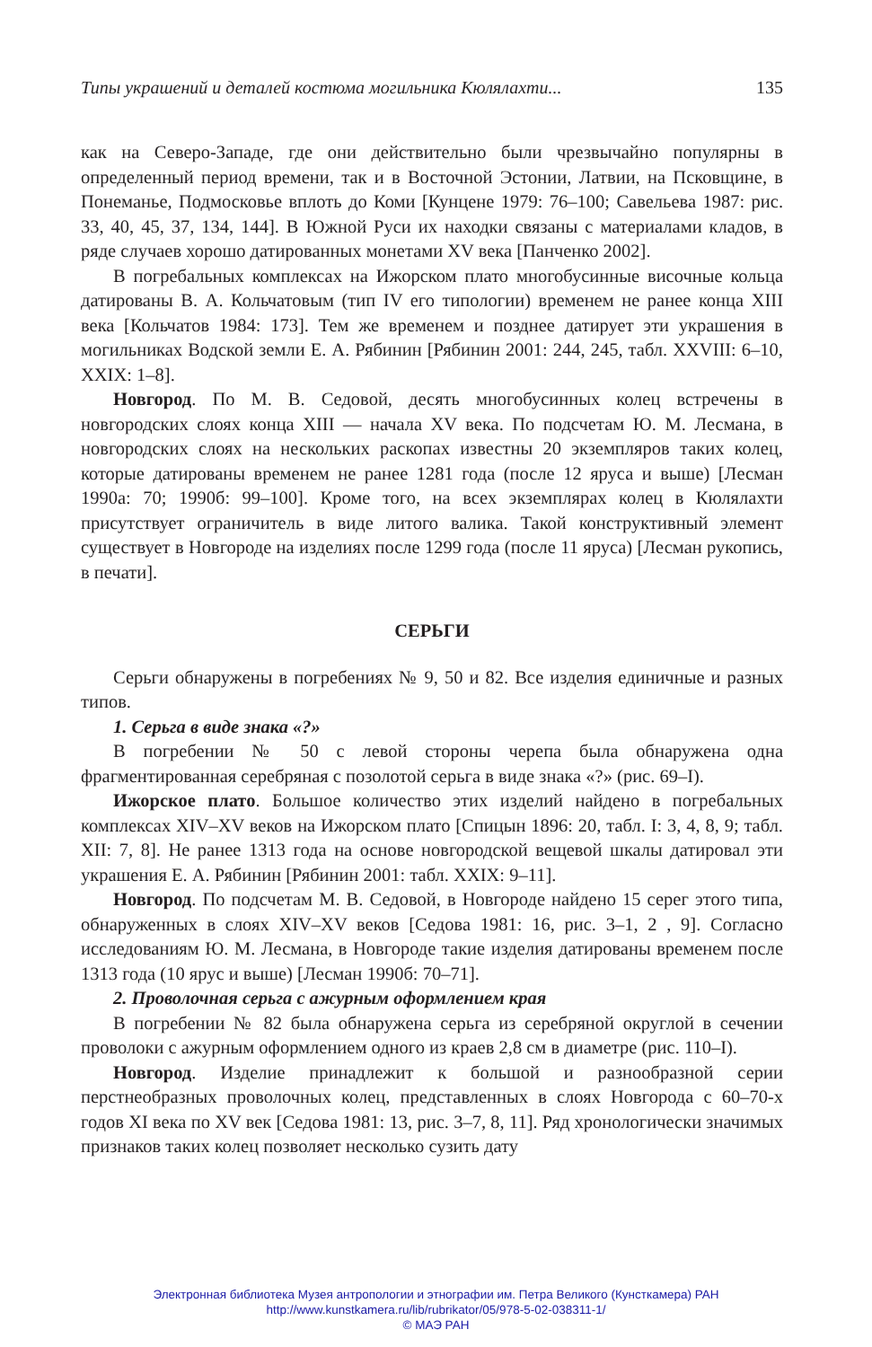Типы украшений и деталей костюма могильника Кюлялахти... 135
как на Северо-Западе, где они действительно были чрезвычайно популярны в определенный период времени, так и в Восточной Эстонии, Латвии, на Псковщине, в Понеманье, Подмосковье вплоть до Коми [Кунцене 1979: 76–100; Савельева 1987: рис. 33, 40, 45, 37, 134, 144]. В Южной Руси их находки связаны с материалами кладов, в ряде случаев хорошо датированных монетами XV века [Панченко 2002].
В погребальных комплексах на Ижорском плато многобусинные височные кольца датированы В. А. Кольчатовым (тип IV его типологии) временем не ранее конца XIII века [Кольчатов 1984: 173]. Тем же временем и позднее датирует эти украшения в могильниках Водской земли Е. А. Рябинин [Рябинин 2001: 244, 245, табл. XXVIII: 6–10, XXIX: 1–8].
Новгород. По М. В. Седовой, десять многобусинных колец встречены в новгородских слоях конца XIII — начала XV века. По подсчетам Ю. М. Лесмана, в новгородских слоях на нескольких раскопах известны 20 экземпляров таких колец, которые датированы временем не ранее 1281 года (после 12 яруса и выше) [Лесман 1990а: 70; 1990б: 99–100]. Кроме того, на всех экземплярах колец в Кюлялахти присутствует ограничитель в виде литого валика. Такой конструктивный элемент существует в Новгороде на изделиях после 1299 года (после 11 яруса) [Лесман рукопись, в печати].
СЕРЬГИ
Серьги обнаружены в погребениях № 9, 50 и 82. Все изделия единичные и разных типов.
1. Серьга в виде знака «?»
В погребении № 50 с левой стороны черепа была обнаружена одна фрагментированная серебряная с позолотой серьга в виде знака «?» (рис. 69–I).
Ижорское плато. Большое количество этих изделий найдено в погребальных комплексах XIV–XV веков на Ижорском плато [Спицын 1896: 20, табл. I: 3, 4, 8, 9; табл. XII: 7, 8]. Не ранее 1313 года на основе новгородской вещевой шкалы датировал эти украшения Е. А. Рябинин [Рябинин 2001: табл. XXIX: 9–11].
Новгород. По подсчетам М. В. Седовой, в Новгороде найдено 15 серег этого типа, обнаруженных в слоях XIV–XV веков [Седова 1981: 16, рис. 3–1, 2 , 9]. Согласно исследованиям Ю. М. Лесмана, в Новгороде такие изделия датированы временем после 1313 года (10 ярус и выше) [Лесман 1990б: 70–71].
2. Проволочная серьга с ажурным оформлением края
В погребении № 82 была обнаружена серьга из серебряной округлой в сечении проволоки с ажурным оформлением одного из краев 2,8 см в диаметре (рис. 110–I).
Новгород. Изделие принадлежит к большой и разнообразной серии перстнеобразных проволочных колец, представленных в слоях Новгорода с 60–70-х годов XI века по XV век [Седова 1981: 13, рис. 3–7, 8, 11]. Ряд хронологически значимых признаков таких колец позволяет несколько сузить дату
Электронная библиотека Музея антропологии и этнографии им. Петра Великого (Кунсткамера) РАН
http://www.kunstkamera.ru/lib/rubrikator/05/978-5-02-038311-1/
© МАЭ РАН